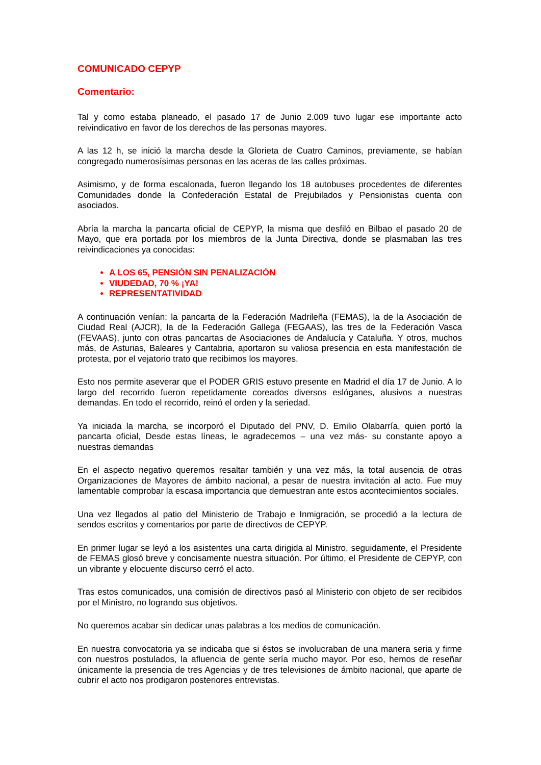COMUNICADO CEPYP
Comentario:
Tal y como estaba planeado, el pasado 17 de Junio 2.009 tuvo lugar ese importante acto reivindicativo en favor de los derechos de las personas mayores.
A las 12 h, se inició la marcha desde la Glorieta de Cuatro Caminos, previamente, se habían congregado numerosísimas personas en las aceras de las calles próximas.
Asimismo, y de forma escalonada, fueron llegando los 18 autobuses procedentes de diferentes Comunidades donde la Confederación Estatal de Prejubilados y Pensionistas cuenta con asociados.
Abría la marcha la pancarta oficial de CEPYP, la misma que desfiló en Bilbao el pasado 20 de Mayo, que era portada por los miembros de la Junta Directiva, donde se plasmaban las tres reivindicaciones ya conocidas:
A LOS 65, PENSIÓN SIN PENALIZACIÓN
VIUDEDAD, 70 % ¡YA!
REPRESENTATIVIDAD
A continuación venían: la pancarta de la Federación Madrileña (FEMAS), la de la Asociación de Ciudad Real (AJCR), la de la Federación Gallega (FEGAAS), las tres de la Federación Vasca (FEVAAS), junto con otras pancartas de Asociaciones de Andalucía y Cataluña. Y otros, muchos más, de Asturias, Baleares y Cantabria, aportaron su valiosa presencia en esta manifestación de protesta, por el vejatorio trato que recibimos los mayores.
Esto nos permite aseverar que el PODER GRIS estuvo presente en Madrid el día 17 de Junio. A lo largo del recorrido fueron repetidamente coreados diversos eslóganes, alusivos a nuestras demandas. En todo el recorrido, reinó el orden y la seriedad.
Ya iniciada la marcha, se incorporó el Diputado del PNV, D. Emilio Olabarría, quien portó la pancarta oficial, Desde estas líneas, le agradecemos – una vez más- su constante apoyo a nuestras demandas
En el aspecto negativo queremos resaltar también y una vez más, la total ausencia de otras Organizaciones de Mayores de ámbito nacional, a pesar de nuestra invitación al acto. Fue muy lamentable comprobar la escasa importancia que demuestran ante estos acontecimientos sociales.
Una vez llegados al patio del Ministerio de Trabajo e Inmigración, se procedió a la lectura de sendos escritos y comentarios por parte de directivos de CEPYP.
En primer lugar se leyó a los asistentes una carta dirigida al Ministro, seguidamente, el Presidente de FEMAS glosó breve y concisamente nuestra situación. Por último, el Presidente de CEPYP, con un vibrante y elocuente discurso cerró el acto.
Tras estos comunicados, una comisión de directivos pasó al Ministerio con objeto de ser recibidos por el Ministro, no logrando sus objetivos.
No queremos acabar sin dedicar unas palabras a los medios de comunicación.
En nuestra convocatoria ya se indicaba que si éstos se involucraban de una manera seria y firme con nuestros postulados, la afluencia de gente sería mucho mayor. Por eso, hemos de reseñar únicamente la presencia de tres Agencias y de tres televisiones de ámbito nacional, que aparte de cubrir el acto nos prodigaron posteriores entrevistas.